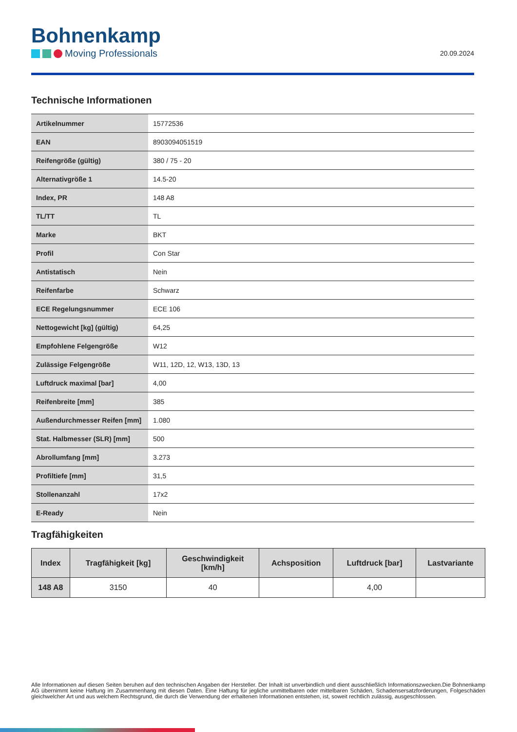Bohnenkamp
Moving Professionals
20.09.2024
Technische Informationen
| Artikelnummer | 15772536 |
| EAN | 8903094051519 |
| Reifengröße (gültig) | 380 / 75 - 20 |
| Alternativgröße 1 | 14.5-20 |
| Index, PR | 148 A8 |
| TL/TT | TL |
| Marke | BKT |
| Profil | Con Star |
| Antistatisch | Nein |
| Reifenfarbe | Schwarz |
| ECE Regelungsnummer | ECE 106 |
| Nettogewicht [kg] (gültig) | 64,25 |
| Empfohlene Felgengröße | W12 |
| Zulässige Felgengröße | W11, 12D, 12, W13, 13D, 13 |
| Luftdruck maximal [bar] | 4,00 |
| Reifenbreite [mm] | 385 |
| Außendurchmesser Reifen [mm] | 1.080 |
| Stat. Halbmesser (SLR) [mm] | 500 |
| Abrollumfang [mm] | 3.273 |
| Profiltiefe [mm] | 31,5 |
| Stollenanzahl | 17x2 |
| E-Ready | Nein |
Tragfähigkeiten
| Index | Tragfähigkeit [kg] | Geschwindigkeit [km/h] | Achsposition | Luftdruck [bar] | Lastvariante |
| --- | --- | --- | --- | --- | --- |
| 148 A8 | 3150 | 40 | | 4,00 | |
Alle Informationen auf diesen Seiten beruhen auf den technischen Angaben der Hersteller. Der Inhalt ist unverbindlich und dient ausschließlich Informationszwecken.Die Bohnenkamp AG übernimmt keine Haftung im Zusammenhang mit diesen Daten. Eine Haftung für jegliche unmittelbaren oder mittelbaren Schäden, Schadensersatzforderungen, Folgeschäden gleichwelcher Art und aus welchem Rechtsgrund, die durch die Verwendung der erhaltenen Informationen entstehen, ist, soweit rechtlich zulässig, ausgeschlossen.